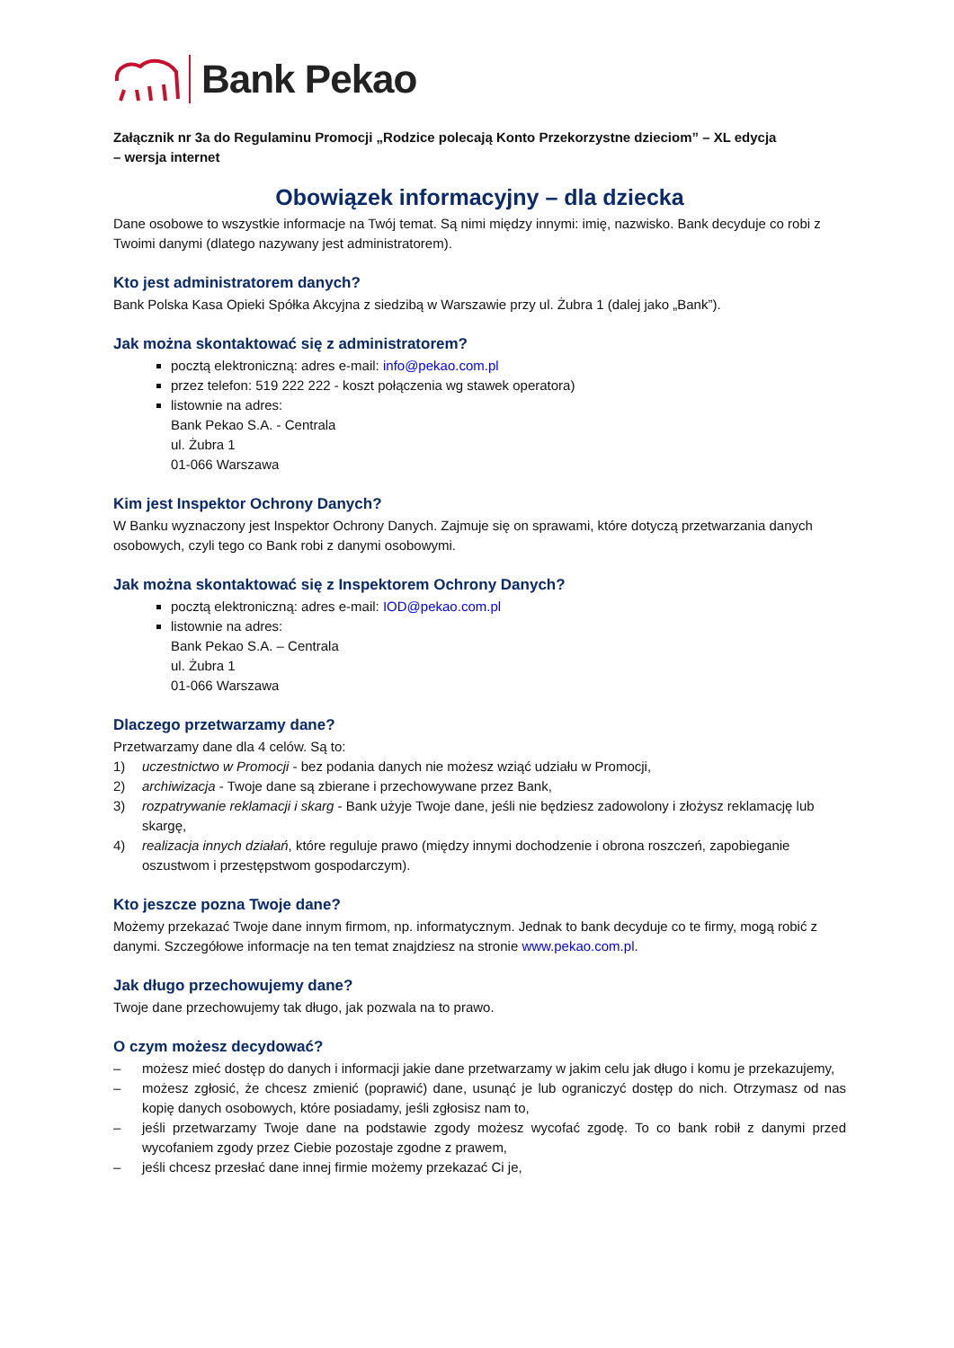Bank Pekao
Załącznik nr 3a do Regulaminu Promocji „Rodzice polecają Konto Przekorzystne dzieciom” – XL edycja
– wersja internet
Obowiązek informacyjny – dla dziecka
Dane osobowe to wszystkie informacje na Twój temat. Są nimi między innymi: imię, nazwisko. Bank decyduje co robi z Twoimi danymi (dlatego nazywany jest administratorem).
Kto jest administratorem danych?
Bank Polska Kasa Opieki Spółka Akcyjna z siedzibą w Warszawie przy ul. Żubra 1 (dalej jako „Bank”).
Jak można skontaktować się z administratorem?
pocztą elektroniczną: adres e-mail: info@pekao.com.pl
przez telefon: 519 222 222 - koszt połączenia wg stawek operatora)
listownie na adres:
Bank Pekao S.A. - Centrala
ul. Żubra 1
01-066 Warszawa
Kim jest Inspektor Ochrony Danych?
W Banku wyznaczony jest Inspektor Ochrony Danych. Zajmuje się on sprawami, które dotyczą przetwarzania danych osobowych, czyli tego co Bank robi z danymi osobowymi.
Jak można skontaktować się z Inspektorem Ochrony Danych?
pocztą elektroniczną: adres e-mail: IOD@pekao.com.pl
listownie na adres:
Bank Pekao S.A. – Centrala
ul. Żubra 1
01-066 Warszawa
Dlaczego przetwarzamy dane?
Przetwarzamy dane dla 4 celów. Są to:
1) uczestnictwo w Promocji - bez podania danych nie możesz wziąć udziału w Promocji,
2) archiwizacja - Twoje dane są zbierane i przechowywane przez Bank,
3) rozpatrywanie reklamacji i skarg - Bank użyje Twoje dane, jeśli nie będziesz zadowolony i złożysz reklamację lub skargę,
4) realizacja innych działań, które reguluje prawo (między innymi dochodzenie i obrona roszczeń, zapobieganie oszustwom i przestępstwom gospodarczym).
Kto jeszcze pozna Twoje dane?
Możemy przekazać Twoje dane innym firmom, np. informatycznym. Jednak to bank decyduje co te firmy, mogą robić z danymi. Szczegółowe informacje na ten temat znajdziesz na stronie www.pekao.com.pl.
Jak długo przechowujemy dane?
Twoje dane przechowujemy tak długo, jak pozwala na to prawo.
O czym możesz decydować?
– możesz mieć dostęp do danych i informacji jakie dane przetwarzamy w jakim celu jak długo i komu je przekazujemy,
– możesz zgłosić, że chcesz zmienić (poprawić) dane, usunąć je lub ograniczyć dostęp do nich. Otrzymasz od nas kopię danych osobowych, które posiadamy, jeśli zgłosisz nam to,
– jeśli przetwarzamy Twoje dane na podstawie zgody możesz wycofać zgodę. To co bank robił z danymi przed wycofaniem zgody przez Ciebie pozostaje zgodne z prawem,
– jeśli chcesz przesłać dane innej firmie możemy przekazać Ci je,